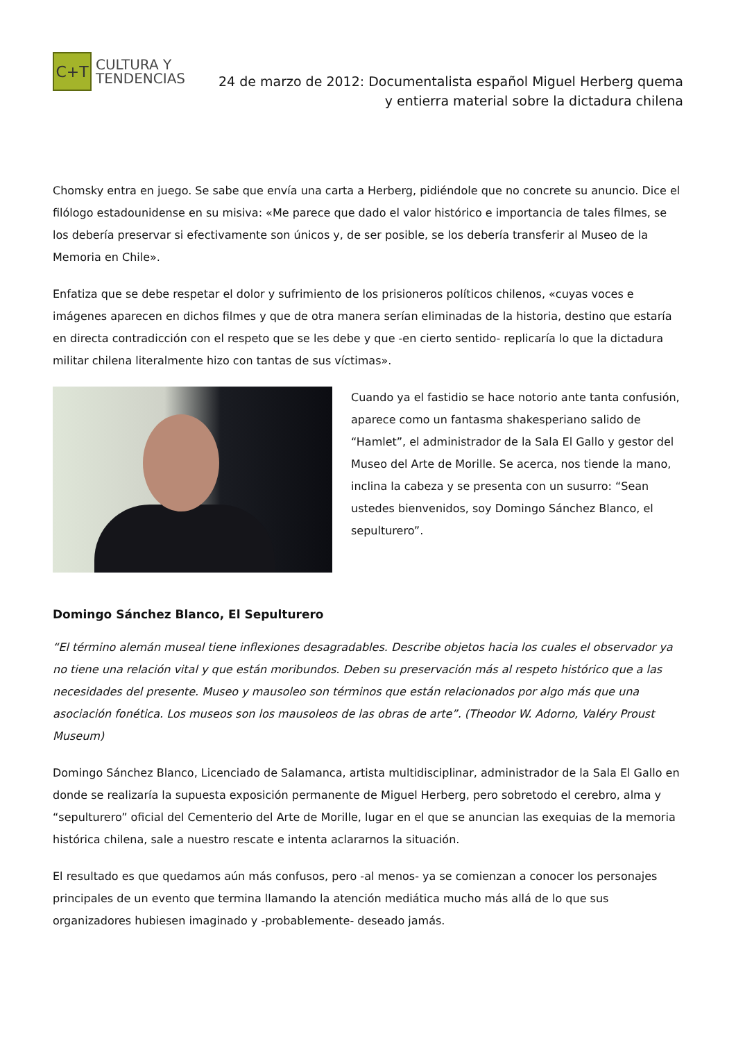C+T
CULTURA Y
TENDENCIAS
24 de marzo de 2012: Documentalista español Miguel Herberg quema
y entierra material sobre la dictadura chilena
Chomsky entra en juego. Se sabe que envía una carta a Herberg, pidiéndole que no concrete su anuncio. Dice el filólogo estadounidense en su misiva: «Me parece que dado el valor histórico e importancia de tales filmes, se los debería preservar si efectivamente son únicos y, de ser posible, se los debería transferir al Museo de la Memoria en Chile».
Enfatiza que se debe respetar el dolor y sufrimiento de los prisioneros políticos chilenos, «cuyas voces e imágenes aparecen en dichos filmes y que de otra manera serían eliminadas de la historia, destino que estaría en directa contradicción con el respeto que se les debe y que -en cierto sentido- replicaría lo que la dictadura militar chilena literalmente hizo con tantas de sus víctimas».
Cuando ya el fastidio se hace notorio ante tanta confusión, aparece como un fantasma shakesperiano salido de “Hamlet”, el administrador de la Sala El Gallo y gestor del Museo del Arte de Morille. Se acerca, nos tiende la mano, inclina la cabeza y se presenta con un susurro: “Sean ustedes bienvenidos, soy Domingo Sánchez Blanco, el sepulturero”.
Domingo Sánchez Blanco, El Sepulturero
“El término alemán museal tiene inflexiones desagradables. Describe objetos hacia los cuales el observador ya no tiene una relación vital y que están moribundos. Deben su preservación más al respeto histórico que a las necesidades del presente. Museo y mausoleo son términos que están relacionados por algo más que una asociación fonética. Los museos son los mausoleos de las obras de arte”. (Theodor W. Adorno, Valéry Proust Museum)
Domingo Sánchez Blanco, Licenciado de Salamanca, artista multidisciplinar, administrador de la Sala El Gallo en donde se realizaría la supuesta exposición permanente de Miguel Herberg, pero sobretodo el cerebro, alma y “sepulturero” oficial del Cementerio del Arte de Morille, lugar en el que se anuncian las exequias de la memoria histórica chilena, sale a nuestro rescate e intenta aclararnos la situación.
El resultado es que quedamos aún más confusos, pero -al menos- ya se comienzan a conocer los personajes principales de un evento que termina llamando la atención mediática mucho más allá de lo que sus organizadores hubiesen imaginado y -probablemente- deseado jamás.